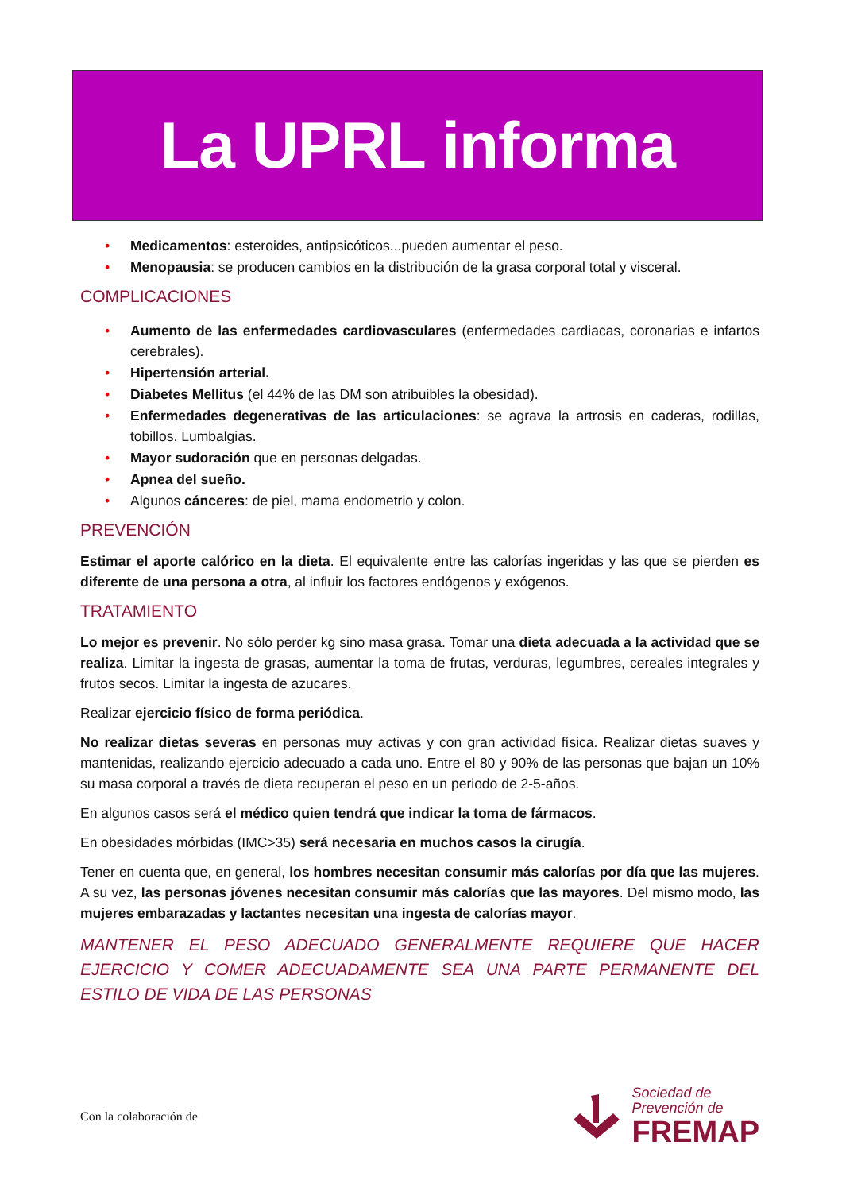La UPRL informa
• Medicamentos: esteroides, antipsicóticos...pueden aumentar el peso.
• Menopausia: se producen cambios en la distribución de la grasa corporal total y visceral.
COMPLICACIONES
• Aumento de las enfermedades cardiovasculares (enfermedades cardiacas, coronarias e infartos cerebrales).
• Hipertensión arterial.
• Diabetes Mellitus (el 44% de las DM son atribuibles la obesidad).
• Enfermedades degenerativas de las articulaciones: se agrava la artrosis en caderas, rodillas, tobillos. Lumbalgias.
• Mayor sudoración que en personas delgadas.
• Apnea del sueño.
• Algunos cánceres: de piel, mama endometrio y colon.
PREVENCIÓN
Estimar el aporte calórico en la dieta. El equivalente entre las calorías ingeridas y las que se pierden es diferente de una persona a otra, al influir los factores endógenos y exógenos.
TRATAMIENTO
Lo mejor es prevenir. No sólo perder kg sino masa grasa. Tomar una dieta adecuada a la actividad que se realiza. Limitar la ingesta de grasas, aumentar la toma de frutas, verduras, legumbres, cereales integrales y frutos secos. Limitar la ingesta de azucares.
Realizar ejercicio físico de forma periódica.
No realizar dietas severas en personas muy activas y con gran actividad física. Realizar dietas suaves y mantenidas, realizando ejercicio adecuado a cada uno. Entre el 80 y 90% de las personas que bajan un 10% su masa corporal a través de dieta recuperan el peso en un periodo de 2-5-años.
En algunos casos será el médico quien tendrá que indicar la toma de fármacos.
En obesidades mórbidas (IMC>35) será necesaria en muchos casos la cirugía.
Tener en cuenta que, en general, los hombres necesitan consumir más calorías por día que las mujeres. A su vez, las personas jóvenes necesitan consumir más calorías que las mayores. Del mismo modo, las mujeres embarazadas y lactantes necesitan una ingesta de calorías mayor.
MANTENER EL PESO ADECUADO GENERALMENTE REQUIERE QUE HACER EJERCICIO Y COMER ADECUADAMENTE SEA UNA PARTE PERMANENTE DEL ESTILO DE VIDA DE LAS PERSONAS
Con la colaboración de
Sociedad de
Prevención de
FREMAP